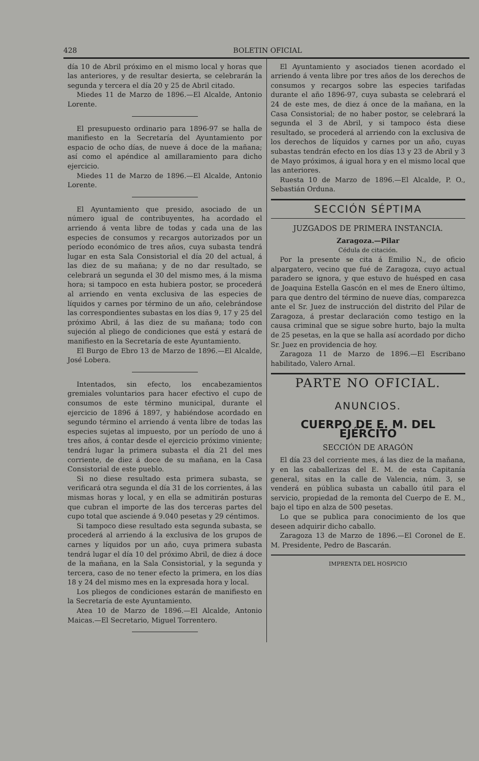428 BOLETIN OFICIAL
día 10 de Abril próximo en el mismo local y horas que las anteriores, y de resultar desierta, se celebrarán la segunda y tercera el día 20 y 25 de Abril citado.
Miedes 11 de Marzo de 1896.—El Alcalde, Antonio Lorente.
El presupuesto ordinario para 1896-97 se halla de manifiesto en la Secretaría del Ayuntamiento por espacio de ocho días, de nueve á doce de la mañana; así como el apéndice al amillaramiento para dicho ejercicio.
Miedes 11 de Marzo de 1896.—El Alcalde, Antonio Lorente.
El Ayuntamiento que presido, asociado de un número igual de contribuyentes, ha acordado el arriendo á venta libre de todas y cada una de las especies de consumos y recargos autorizados por un período económico de tres años, cuya subasta tendrá lugar en esta Sala Consistorial el día 20 del actual, á las diez de su mañana; y de no dar resultado, se celebrará un segunda el 30 del mismo mes, á la misma hora; si tampoco en esta hubiera postor, se procederá al arriendo en venta exclusiva de las especies de líquidos y carnes por término de un año, celebrándose las correspondientes subastas en los días 9, 17 y 25 del próximo Abril, á las diez de su mañana; todo con sujeción al pliego de condiciones que está y estará de manifiesto en la Secretaría de este Ayuntamiento.
El Burgo de Ebro 13 de Marzo de 1896.—El Alcalde, José Lobera.
Intentados, sin efecto, los encabezamientos gremiales voluntarios para hacer efectivo el cupo de consumos de este término municipal, durante el ejercicio de 1896 á 1897, y habiéndose acordado en segundo término el arriendo á venta libre de todas las especies sujetas al impuesto, por un período de uno á tres años, á contar desde el ejercicio próximo viniente; tendrá lugar la primera subasta el día 21 del mes corriente, de diez á doce de su mañana, en la Casa Consistorial de este pueblo.
Si no diese resultado esta primera subasta, se verificará otra segunda el día 31 de los corrientes, á las mismas horas y local, y en ella se admitirán posturas que cubran el importe de las dos terceras partes del cupo total que asciende á 9.040 pesetas y 29 céntimos.
Si tampoco diese resultado esta segunda subasta, se procederá al arriendo á la exclusiva de los grupos de carnes y líquidos por un año, cuya primera subasta tendrá lugar el día 10 del próximo Abril, de diez á doce de la mañana, en la Sala Consistorial, y la segunda y tercera, caso de no tener efecto la primera, en los días 18 y 24 del mismo mes en la expresada hora y local.
Los pliegos de condiciones estarán de manifiesto en la Secretaría de este Ayuntamiento.
Atea 10 de Marzo de 1896.—El Alcalde, Antonio Maicas.—El Secretario, Miguel Torrentero.
El Ayuntamiento y asociados tienen acordado el arriendo á venta libre por tres años de los derechos de consumos y recargos sobre las especies tarifadas durante el año 1896-97, cuya subasta se celebrará el 24 de este mes, de diez á once de la mañana, en la Casa Consistorial; de no haber postor, se celebrará la segunda el 3 de Abril, y si tampoco ésta diese resultado, se procederá al arriendo con la exclusiva de los derechos de líquidos y carnes por un año, cuyas subastas tendrán efecto en los días 13 y 23 de Abril y 3 de Mayo próximos, á igual hora y en el mismo local que las anteriores.
Ruesta 10 de Marzo de 1896.—El Alcalde, P. O., Sebastián Orduna.
SECCIÓN SÉPTIMA
JUZGADOS DE PRIMERA INSTANCIA.
Zaragoza.—Pilar
Cédula de citación.
Por la presente se cita á Emilio N., de oficio alpargatero, vecino que fué de Zaragoza, cuyo actual paradero se ignora, y que estuvo de huésped en casa de Joaquina Estella Gascón en el mes de Enero último, para que dentro del término de nueve días, comparezca ante el Sr. Juez de instrucción del distrito del Pilar de Zaragoza, á prestar declaración como testigo en la causa criminal que se sigue sobre hurto, bajo la multa de 25 pesetas, en la que se halla así acordado por dicho Sr. Juez en providencia de hoy.
Zaragoza 11 de Marzo de 1896.—El Escribano habilitado, Valero Arnal.
PARTE NO OFICIAL.
ANUNCIOS.
CUERPO DE E. M. DEL EJÉRCITO
SECCIÓN DE ARAGÓN
El día 23 del corriente mes, á las diez de la mañana, y en las caballerizas del E. M. de esta Capitanía general, sitas en la calle de Valencia, núm. 3, se venderá en pública subasta un caballo útil para el servicio, propiedad de la remonta del Cuerpo de E. M., bajo el tipo en alza de 500 pesetas.
Lo que se publica para conocimiento de los que deseen adquirir dicho caballo.
Zaragoza 13 de Marzo de 1896.—El Coronel de E. M. Presidente, Pedro de Bascarán.
IMPRENTA DEL HOSPICIO